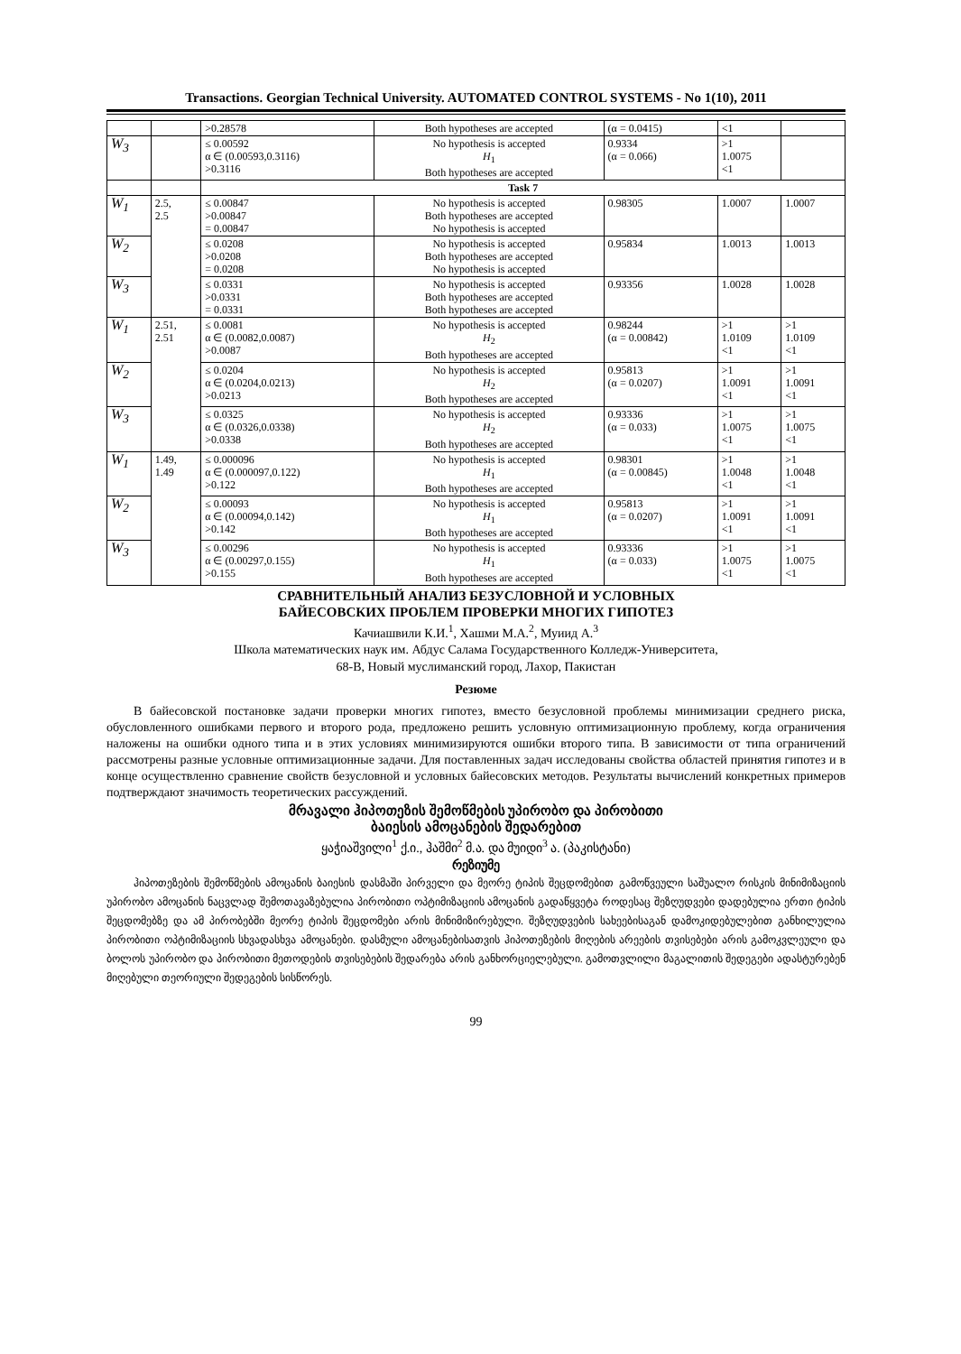Transactions. Georgian Technical University. AUTOMATED CONTROL SYSTEMS - No 1(10), 2011
| | | >0.28578 | Both hypotheses are accepted | (α = 0.0415) | <1 | |
| W<sub>3</sub> | | ≤ 0.00592 α ∈ (0.00593,0.3116) >0.3116 | No hypothesis is accepted H<sub>1</sub> Both hypotheses are accepted | 0.9334 (α = 0.066) | >1 1.0075 <1 | |
| | | Task 7 | | | | |
| W<sub>1</sub> | 2.5, 2.5 | ≤ 0.00847 >0.00847 = 0.00847 | No hypothesis is accepted Both hypotheses are accepted No hypothesis is accepted | 0.98305 | 1.0007 | 1.0007 |
| W<sub>2</sub> | | ≤ 0.0208 >0.0208 = 0.0208 | No hypothesis is accepted Both hypotheses are accepted No hypothesis is accepted | 0.95834 | 1.0013 | 1.0013 |
| W<sub>3</sub> | | ≤ 0.0331 >0.0331 = 0.0331 | No hypothesis is accepted Both hypotheses are accepted Both hypotheses are accepted | 0.93356 | 1.0028 | 1.0028 |
| W<sub>1</sub> | 2.51, 2.51 | ≤ 0.0081 α ∈ (0.0082,0.0087) >0.0087 | No hypothesis is accepted H<sub>2</sub> Both hypotheses are accepted | 0.98244 (α = 0.00842) | >1 1.0109 <1 | >1 1.0109 <1 |
| W<sub>2</sub> | | ≤ 0.0204 α ∈ (0.0204,0.0213) >0.0213 | No hypothesis is accepted H<sub>2</sub> Both hypotheses are accepted | 0.95813 (α = 0.0207) | >1 1.0091 <1 | >1 1.0091 <1 |
| W<sub>3</sub> | | ≤ 0.0325 α ∈ (0.0326,0.0338) >0.0338 | No hypothesis is accepted H<sub>2</sub> Both hypotheses are accepted | 0.93336 (α = 0.033) | >1 1.0075 <1 | >1 1.0075 <1 |
| W<sub>1</sub> | 1.49, 1.49 | ≤ 0.000096 α ∈ (0.000097,0.122) >0.122 | No hypothesis is accepted H<sub>1</sub> Both hypotheses are accepted | 0.98301 (α = 0.00845) | >1 1.0048 <1 | >1 1.0048 <1 |
| W<sub>2</sub> | | ≤ 0.00093 α ∈ (0.00094,0.142) >0.142 | No hypothesis is accepted H<sub>1</sub> Both hypotheses are accepted | 0.95813 (α = 0.0207) | >1 1.0091 <1 | >1 1.0091 <1 |
| W<sub>3</sub> | | ≤ 0.00296 α ∈ (0.00297,0.155) >0.155 | No hypothesis is accepted H<sub>1</sub> Both hypotheses are accepted | 0.93336 (α = 0.033) | >1 1.0075 <1 | >1 1.0075 <1 |
СРАВНИТЕЛЬНЫЙ АНАЛИЗ БЕЗУСЛОВНОЙ И УСЛОВНЫХ
БАЙЕСОВСКИХ ПРОБЛЕМ ПРОВЕРКИ МНОГИХ ГИПОТЕЗ
Качиашвили К.И.<sup>1</sup>, Хашми М.А.<sup>2</sup>, Муиид А.<sup>3</sup>
Школа математических наук им. Абдус Салама Государственного Колледж-Университета,
68-B, Новый муслиманский город, Лахор, Пакистан
Резюме
В байесовской постановке задачи проверки многих гипотез, вместо безусловной проблемы минимизации среднего риска, обусловленного ошибками первого и второго рода, предложено решить условную оптимизационную проблему, когда ограничения наложены на ошибки одного типа и в этих условиях минимизируются ошибки второго типа. В зависимости от типа ограничений рассмотрены разные условные оптимизационные задачи. Для поставленных задач исследованы свойства областей принятия гипотез и в конце осуществленно сравнение свойств безусловной и условных байесовских методов. Результаты вычислений конкретных примеров подтверждают значимость теоретических рассуждений.
მრავალი ჰიპოთეზის შემოწმების უპირობო და პირობითი
ბაიესის ამოცანების შედარებით
ყაჭიაშვილი<sup>1</sup> ქ.ი., ჰაშმი<sup>2</sup> მ.ა. და მუიდი<sup>3</sup> ა. (პაკისტანი)
რეზიუმე
ჰიპოთეზების შემოწმების ამოცანის ბაიესის დასმაში პირველი და მეორე ტიპის შეცდომებით გამოწვეული საშუალო რისკის მინიმიზაციის უპირობო ამოცანის ნაცვლად შემოთავაზებულია პირობითი ოპტიმიზაციის ამოცანის გადაწყვეტა როდესაც შეზღუდვები დადებულია ერთი ტიპის შეცდომებზე და ამ პირობებში მეორე ტიპის შეცდომები არის მინიმიზირებული. შეზღუდვების სახეებისაგან დამოკიდებულებით განხილულია პირობითი ოპტიმიზაციის სხვადასხვა ამოცანები. დასმული ამოცანებისათვის ჰიპოთეზების მიღების არეების თვისებები არის გამოკვლეული და ბოლოს უპირობო და პირობითი მეთოდების თვისებების შედარება არის განხორციელებული. გამოთვლილი მაგალითის შედეგები ადასტურებენ მიღებული თეორიული შედეგების სისწორეს.
99